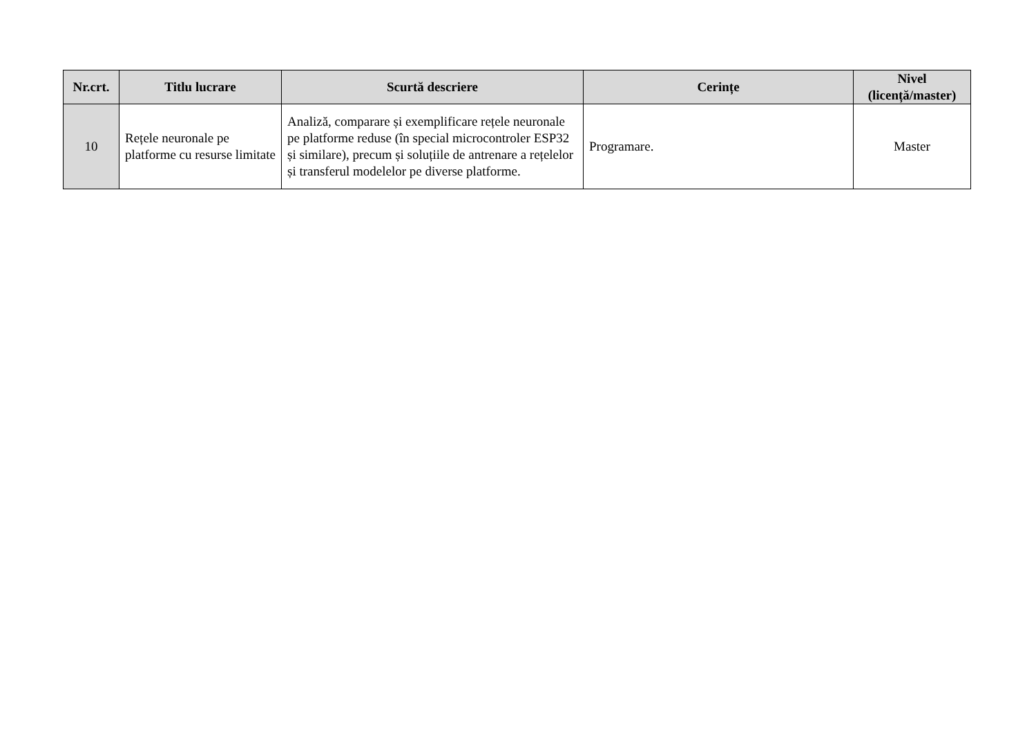| Nr.crt. | Titlu lucrare | Scurtă descriere | Cerințe | Nivel (licență/master) |
| --- | --- | --- | --- | --- |
| 10 | Rețele neuronale pe platforme cu resurse limitate | Analiză, comparare și exemplificare rețele neuronale pe platforme reduse (în special microcontroler ESP32 și similare), precum și soluțiile de antrenare a rețelelor și transferul modelelor pe diverse platforme. | Programare. | Master |